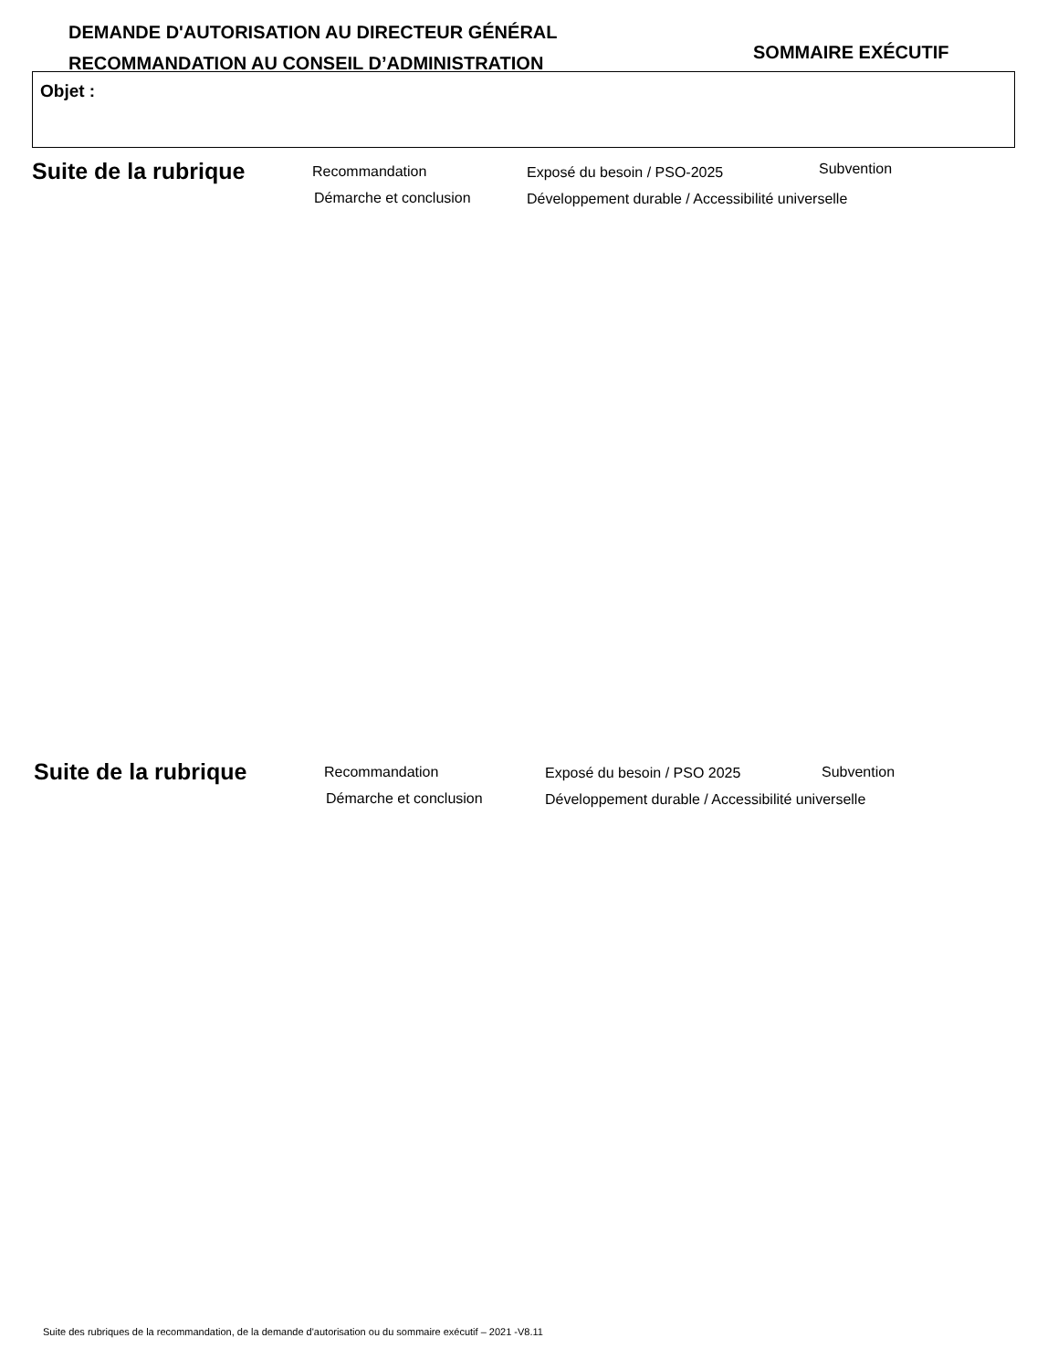DEMANDE D'AUTORISATION AU DIRECTEUR GÉNÉRAL
RECOMMANDATION AU CONSEIL D’ADMINISTRATION
SOMMAIRE EXÉCUTIF
Objet :
Suite de la rubrique Recommandation Exposé du besoin / PSO-2025 Subvention
Démarche et conclusion Développement durable / Accessibilité universelle
Suite de la rubrique Recommandation Exposé du besoin / PSO 2025 Subvention
Démarche et conclusion Développement durable / Accessibilité universelle
Suite des rubriques de la recommandation, de la demande d'autorisation ou du sommaire exécutif – 2021 -V8.11